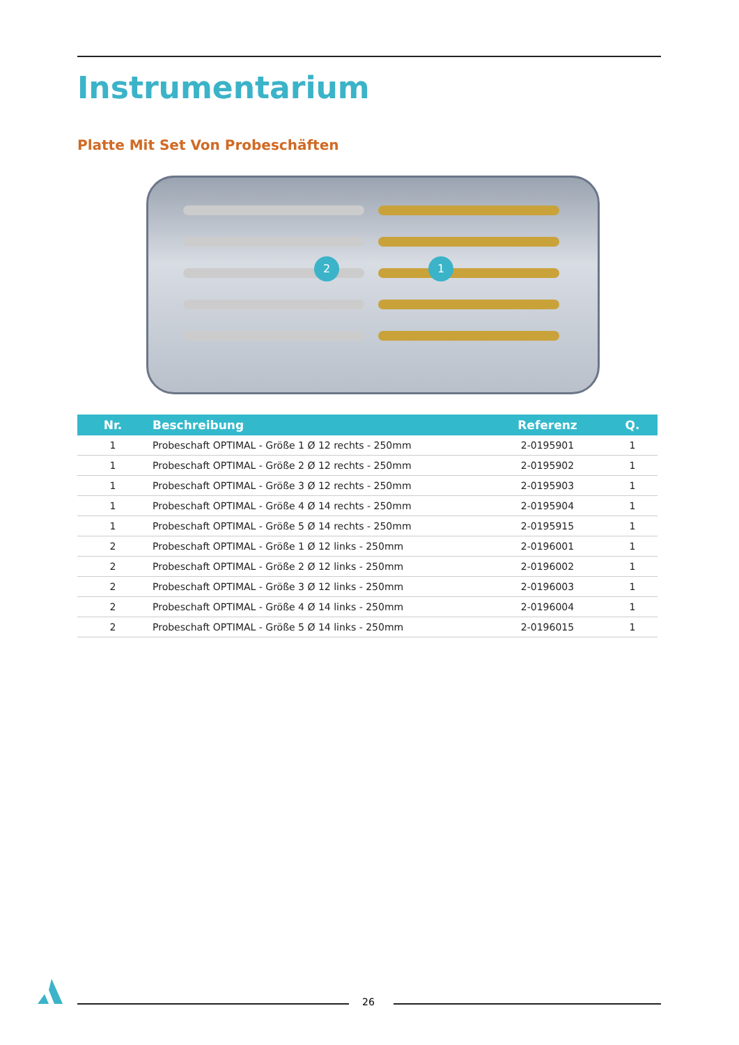Instrumentarium
Platte Mit Set Von Probeschäften
2 1
| Nr. | Beschreibung | Referenz | Q. |
| --- | --- | --- | --- |
| 1 | Probeschaft OPTIMAL - Größe 1 Ø 12 rechts - 250mm | 2-0195901 | 1 |
| 1 | Probeschaft OPTIMAL - Größe 2 Ø 12 rechts - 250mm | 2-0195902 | 1 |
| 1 | Probeschaft OPTIMAL - Größe 3 Ø 12 rechts - 250mm | 2-0195903 | 1 |
| 1 | Probeschaft OPTIMAL - Größe 4 Ø 14 rechts - 250mm | 2-0195904 | 1 |
| 1 | Probeschaft OPTIMAL - Größe 5 Ø 14 rechts - 250mm | 2-0195915 | 1 |
| 2 | Probeschaft OPTIMAL - Größe 1 Ø 12 links - 250mm | 2-0196001 | 1 |
| 2 | Probeschaft OPTIMAL - Größe 2 Ø 12 links - 250mm | 2-0196002 | 1 |
| 2 | Probeschaft OPTIMAL - Größe 3 Ø 12 links - 250mm | 2-0196003 | 1 |
| 2 | Probeschaft OPTIMAL - Größe 4 Ø 14 links - 250mm | 2-0196004 | 1 |
| 2 | Probeschaft OPTIMAL - Größe 5 Ø 14 links - 250mm | 2-0196015 | 1 |
26